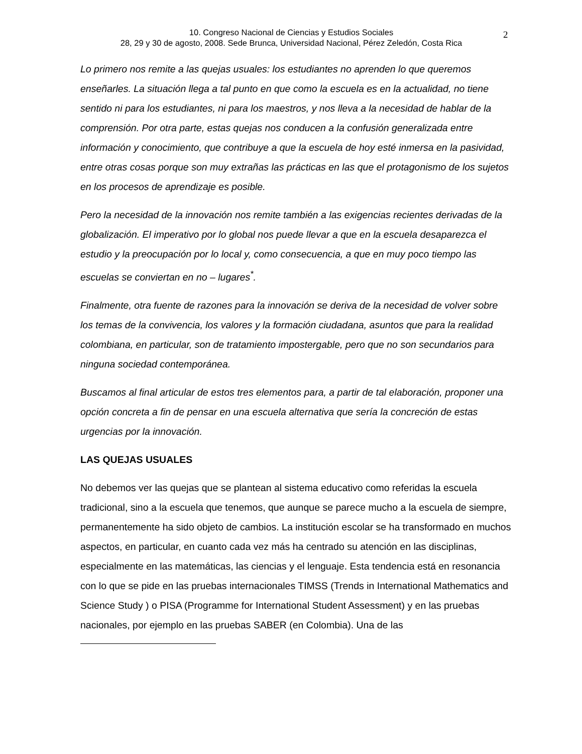10. Congreso Nacional de Ciencias y Estudios Sociales
28, 29 y 30 de agosto, 2008. Sede Brunca, Universidad Nacional, Pérez Zeledón, Costa Rica
2
Lo primero nos remite a las quejas usuales: los estudiantes no aprenden lo que queremos enseñarles. La situación llega a tal punto en que como la escuela es en la actualidad, no tiene sentido ni para los estudiantes, ni para los maestros, y nos lleva a la necesidad de hablar de la comprensión. Por otra parte, estas quejas nos conducen a la confusión generalizada entre información y conocimiento, que contribuye a que la escuela de hoy esté inmersa en la pasividad, entre otras cosas porque son muy extrañas las prácticas en las que el protagonismo de los sujetos en los procesos de aprendizaje es posible.
Pero la necesidad de la innovación nos remite también a las exigencias recientes derivadas de la globalización. El imperativo por lo global nos puede llevar a que en la escuela desaparezca el estudio y la preocupación por lo local y, como consecuencia, a que en muy poco tiempo las escuelas se conviertan en no – lugares<sup>*</sup>.
Finalmente, otra fuente de razones para la innovación se deriva de la necesidad de volver sobre los temas de la convivencia, los valores y la formación ciudadana, asuntos que para la realidad colombiana, en particular, son de tratamiento impostergable, pero que no son secundarios para ninguna sociedad contemporánea.
Buscamos al final articular de estos tres elementos para, a partir de tal elaboración, proponer una opción concreta a fin de pensar en una escuela alternativa que sería la concreción de estas urgencias por la innovación.
LAS QUEJAS USUALES
No debemos ver las quejas que se plantean al sistema educativo como referidas la escuela tradicional, sino a la escuela que tenemos, que aunque se parece mucho a la escuela de siempre, permanentemente ha sido objeto de cambios. La institución escolar se ha transformado en muchos aspectos, en particular, en cuanto cada vez más ha centrado su atención en las disciplinas, especialmente en las matemáticas, las ciencias y el lenguaje. Esta tendencia está en resonancia con lo que se pide en las pruebas internacionales TIMSS (Trends in International Mathematics and Science Study ) o PISA (Programme for International Student Assessment) y en las pruebas nacionales, por ejemplo en las pruebas SABER (en Colombia). Una de las